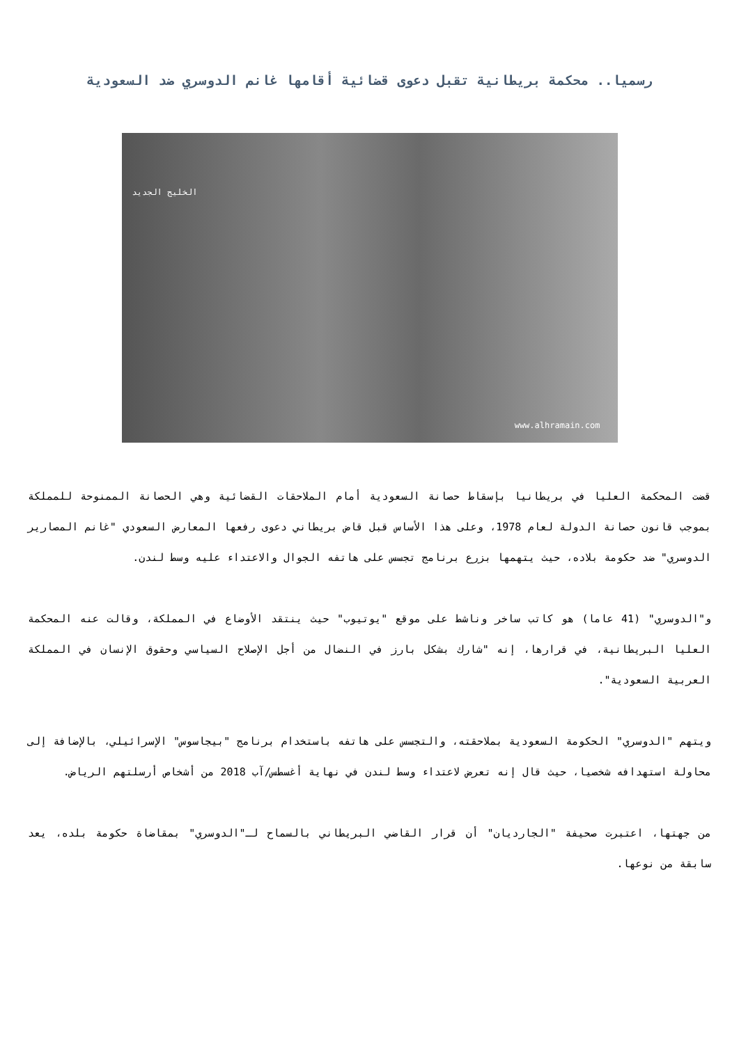رسميا.. محكمة بريطانية تقبل دعوى قضائية أقامها غانم الدوسري ضد السعودية
الخليج الجديد
www.alhramain.com
قضت المحكمة العليا في بريطانيا بإسقاط حصانة السعودية أمام الملاحقات القضائية وهي الحصانة الممنوحة للمملكة بموجب قانون حصانة الدولة لعام 1978، وعلى هذا الأساس قبل قاض بريطاني دعوى رفعها المعارض السعودي "غانم المصارير الدوسري" ضد حكومة بلاده، حيث يتهمها بزرع برنامج تجسس على هاتفه الجوال والاعتداء عليه وسط لندن.
و"الدوسري" (41 عاما) هو كاتب ساخر وناشط على موقع "يوتيوب" حيث ينتقد الأوضاع في المملكة، وقالت عنه المحكمة العليا البريطانية، في قرارها، إنه "شارك بشكل بارز في النضال من أجل الإصلاح السياسي وحقوق الإنسان في المملكة العربية السعودية".
ويتهم "الدوسري" الحكومة السعودية بملاحقته، والتجسس على هاتفه باستخدام برنامج "بيجاسوس" الإسرائيلي، بالإضافة إلى محاولة استهدافه شخصيا، حيث قال إنه تعرض لاعتداء وسط لندن في نهاية أغسطس/آب 2018 من أشخاص أرسلتهم الرياض.
من جهتها، اعتبرت صحيفة "الجارديان" أن قرار القاضي البريطاني بالسماح لـ"الدوسري" بمقاضاة حكومة بلده، يعد سابقة من نوعها.